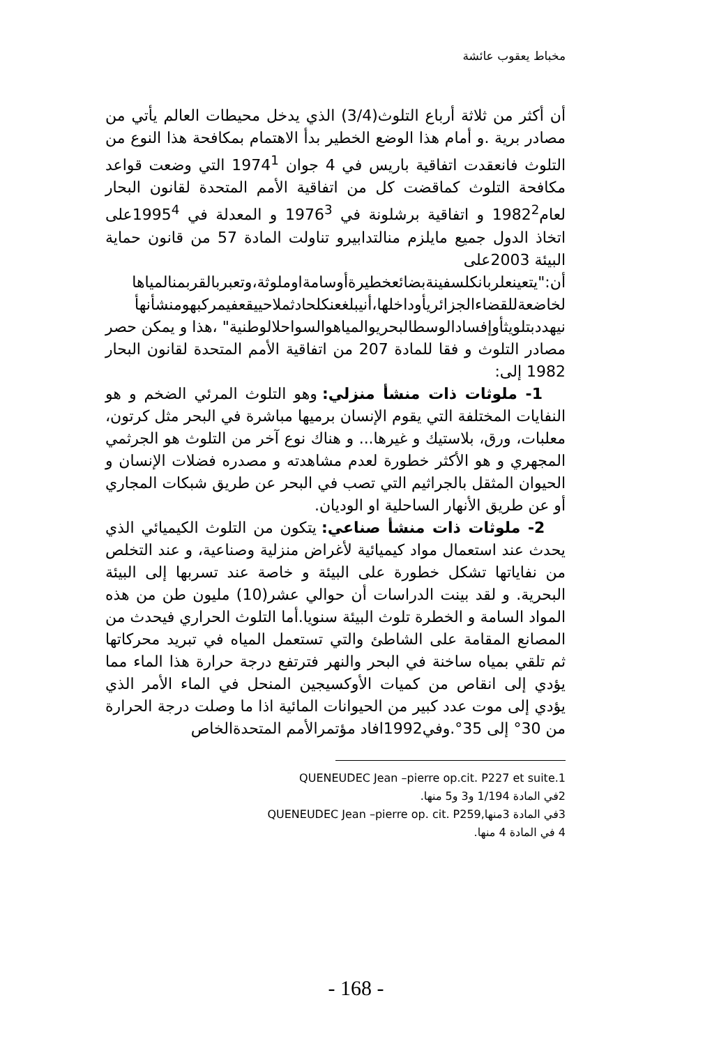مخباط يعقوب عائشة
أن أكثر من ثلاثة أرباع التلوث(3/4) الذي يدخل محيطات العالم يأتي من مصادر برية .و أمام هذا الوضع الخطير بدأ الاهتمام بمكافحة هذا النوع من التلوث فانعقدت اتفاقية باريس في 4 جوان 1974<sup>1</sup> التي وضعت قواعد مكافحة التلوث كماقضت كل من اتفاقية الأمم المتحدة لقانون البحار لعام1982<sup>2</sup> و اتفاقية برشلونة في 1976<sup>3</sup> و المعدلة في 1995<sup>4</sup>على اتخاذ الدول جميع مايلزم منالتدابيرو تناولت المادة 57 من قانون حماية البيئة 2003على
أن:"يتعينعلربانكلسفينةبضائعخطيرةأوسامةاوملوثة،وتعبربالقربمنالمياها لخاضعةللقضاءالجزائريأوداخلها،أنيبلغعنكلحادثملاحييقعفيمركبهومنشأنهأ نيهددبتلويثأوإفسادالوسطالبحريوالمياهوالسواحلالوطنية" ،هذا و يمكن حصر مصادر التلوث و فقا للمادة 207 من اتفاقية الأمم المتحدة لقانون البحار 1982 إلى:
1- ملوثات ذات منشأ منزلي: وهو التلوث المرئي الضخم و هو النفايات المختلفة التي يقوم الإنسان برميها مباشرة في البحر مثل كرتون، معلبات، ورق، بلاستيك و غيرها... و هناك نوع آخر من التلوث هو الجرثمي المجهري و هو الأكثر خطورة لعدم مشاهدته و مصدره فضلات الإنسان و الحيوان المثقل بالجراثيم التي تصب في البحر عن طريق شبكات المجاري أو عن طريق الأنهار الساحلية او الوديان.
2- ملوثات ذات منشأ صناعي: يتكون من التلوث الكيميائي الذي يحدث عند استعمال مواد كيميائية لأغراض منزلية وصناعية، و عند التخلص من نفاياتها تشكل خطورة على البيئة و خاصة عند تسربها إلى البيئة البحرية. و لقد بينت الدراسات أن حوالي عشر(10) مليون طن من هذه المواد السامة و الخطرة تلوث البيئة سنويا.أما التلوث الحراري فيحدث من المصانع المقامة على الشاطئ والتي تستعمل المياه في تبريد محركاتها ثم تلقي بمياه ساخنة في البحر والنهر فترتفع درجة حرارة هذا الماء مما يؤدي إلى انقاص من كميات الأوكسيجين المنحل في الماء الأمر الذي يؤدي إلى موت عدد كبير من الحيوانات المائية اذا ما وصلت درجة الحرارة من 30° إلى 35°.وفي1992افاد مؤتمرالأمم المتحدةالخاص
QUENEUDEC Jean –pierre op.cit. P227 et suite.1
2في المادة 1/194 و3 و5 منها.
3في المادة 3منها,QUENEUDEC Jean –pierre op. cit. P259
4 في المادة 4 منها.
- 168 -